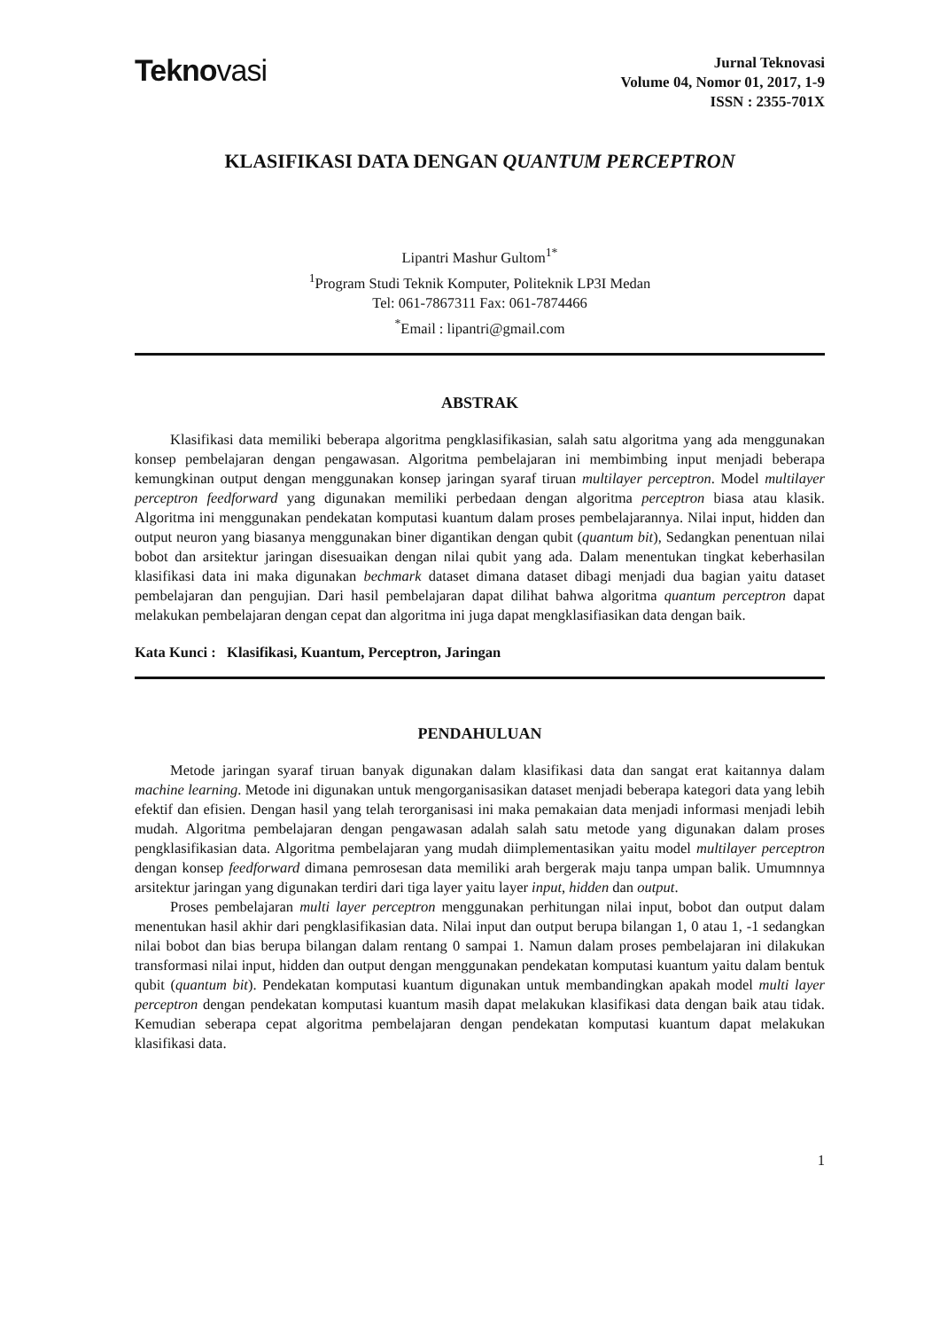Teknovasi
Jurnal Teknovasi
Volume 04, Nomor 01, 2017, 1-9
ISSN : 2355-701X
KLASIFIKASI DATA DENGAN QUANTUM PERCEPTRON
Lipantri Mashur Gultom<sup>1*</sup>
<sup>1</sup> Program Studi Teknik Komputer, Politeknik LP3I Medan
Tel: 061-7867311 Fax: 061-7874466
<sup>*</sup> Email : lipantri@gmail.com
ABSTRAK
Klasifikasi data memiliki beberapa algoritma pengklasifikasian, salah satu algoritma yang ada menggunakan konsep pembelajaran dengan pengawasan. Algoritma pembelajaran ini membimbing input menjadi beberapa kemungkinan output dengan menggunakan konsep jaringan syaraf tiruan multilayer perceptron. Model multilayer perceptron feedforward yang digunakan memiliki perbedaan dengan algoritma perceptron biasa atau klasik. Algoritma ini menggunakan pendekatan komputasi kuantum dalam proses pembelajarannya. Nilai input, hidden dan output neuron yang biasanya menggunakan biner digantikan dengan qubit (quantum bit), Sedangkan penentuan nilai bobot dan arsitektur jaringan disesuaikan dengan nilai qubit yang ada. Dalam menentukan tingkat keberhasilan klasifikasi data ini maka digunakan bechmark dataset dimana dataset dibagi menjadi dua bagian yaitu dataset pembelajaran dan pengujian. Dari hasil pembelajaran dapat dilihat bahwa algoritma quantum perceptron dapat melakukan pembelajaran dengan cepat dan algoritma ini juga dapat mengklasifiasikan data dengan baik.
Kata Kunci : Klasifikasi, Kuantum, Perceptron, Jaringan
PENDAHULUAN
Metode jaringan syaraf tiruan banyak digunakan dalam klasifikasi data dan sangat erat kaitannya dalam machine learning. Metode ini digunakan untuk mengorganisasikan dataset menjadi beberapa kategori data yang lebih efektif dan efisien. Dengan hasil yang telah terorganisasi ini maka pemakaian data menjadi informasi menjadi lebih mudah. Algoritma pembelajaran dengan pengawasan adalah salah satu metode yang digunakan dalam proses pengklasifikasian data. Algoritma pembelajaran yang mudah diimplementasikan yaitu model multilayer perceptron dengan konsep feedforward dimana pemrosesan data memiliki arah bergerak maju tanpa umpan balik. Umumnnya arsitektur jaringan yang digunakan terdiri dari tiga layer yaitu layer input, hidden dan output.
Proses pembelajaran multi layer perceptron menggunakan perhitungan nilai input, bobot dan output dalam menentukan hasil akhir dari pengklasifikasian data. Nilai input dan output berupa bilangan 1, 0 atau 1, -1 sedangkan nilai bobot dan bias berupa bilangan dalam rentang 0 sampai 1. Namun dalam proses pembelajaran ini dilakukan transformasi nilai input, hidden dan output dengan menggunakan pendekatan komputasi kuantum yaitu dalam bentuk qubit (quantum bit). Pendekatan komputasi kuantum digunakan untuk membandingkan apakah model multi layer perceptron dengan pendekatan komputasi kuantum masih dapat melakukan klasifikasi data dengan baik atau tidak. Kemudian seberapa cepat algoritma pembelajaran dengan pendekatan komputasi kuantum dapat melakukan klasifikasi data.
1